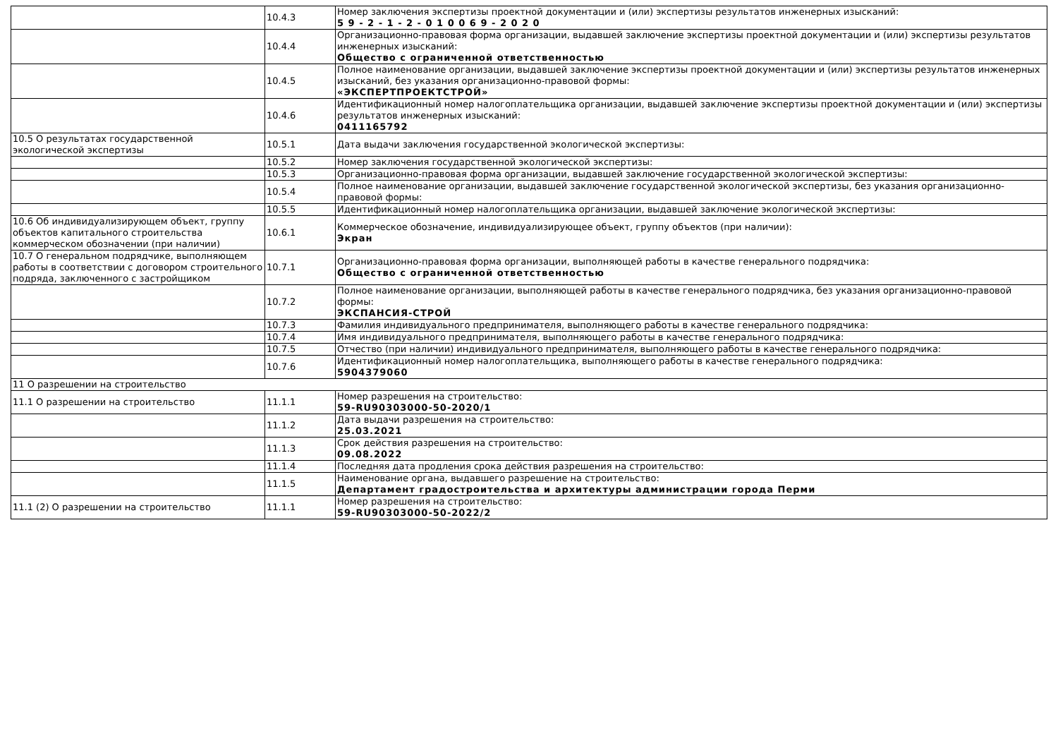| | 10.4.3 | Номер заключения экспертизы проектной документации и (или) экспертизы результатов инженерных изысканий: 5 9 - 2 - 1 - 2 - 0 1 0 0 6 9 - 2 0 2 0 |
| | 10.4.4 | Организационно-правовая форма организации, выдавшей заключение экспертизы проектной документации и (или) экспертизы результатов инженерных изысканий: Общество с ограниченной ответственностью |
| | 10.4.5 | Полное наименование организации, выдавшей заключение экспертизы проектной документации и (или) экспертизы результатов инженерных изысканий, без указания организационно-правовой формы: «ЭКСПЕРТПРОЕКТСТРОЙ» |
| | 10.4.6 | Идентификационный номер налогоплательщика организации, выдавшей заключение экспертизы проектной документации и (или) экспертизы результатов инженерных изысканий: 0411165792 |
| 10.5 О результатах государственной экологической экспертизы | 10.5.1 | Дата выдачи заключения государственной экологической экспертизы: |
| | 10.5.2 | Номер заключения государственной экологической экспертизы: |
| | 10.5.3 | Организационно-правовая форма организации, выдавшей заключение государственной экологической экспертизы: |
| | 10.5.4 | Полное наименование организации, выдавшей заключение государственной экологической экспертизы, без указания организационно-правовой формы: |
| | 10.5.5 | Идентификационный номер налогоплательщика организации, выдавшей заключение экологической экспертизы: |
| 10.6 Об индивидуализирующем объект, группу объектов капитального строительства коммерческом обозначении (при наличии) | 10.6.1 | Коммерческое обозначение, индивидуализирующее объект, группу объектов (при наличии): Экран |
| 10.7 О генеральном подрядчике, выполняющем работы в соответствии с договором строительного подряда, заключенного с застройщиком | 10.7.1 | Организационно-правовая форма организации, выполняющей работы в качестве генерального подрядчика: Общество с ограниченной ответственностью |
| | 10.7.2 | Полное наименование организации, выполняющей работы в качестве генерального подрядчика, без указания организационно-правовой формы: ЭКСПАНСИЯ-СТРОЙ |
| | 10.7.3 | Фамилия индивидуального предпринимателя, выполняющего работы в качестве генерального подрядчика: |
| | 10.7.4 | Имя индивидуального предпринимателя, выполняющего работы в качестве генерального подрядчика: |
| | 10.7.5 | Отчество (при наличии) индивидуального предпринимателя, выполняющего работы в качестве генерального подрядчика: |
| | 10.7.6 | Идентификационный номер налогоплательщика, выполняющего работы в качестве генерального подрядчика: 5904379060 |
| 11 О разрешении на строительство | | |
| 11.1 О разрешении на строительство | 11.1.1 | Номер разрешения на строительство: 59-RU90303000-50-2020/1 |
| | 11.1.2 | Дата выдачи разрешения на строительство: 25.03.2021 |
| | 11.1.3 | Срок действия разрешения на строительство: 09.08.2022 |
| | 11.1.4 | Последняя дата продления срока действия разрешения на строительство: |
| | 11.1.5 | Наименование органа, выдавшего разрешение на строительство: Департамент градостроительства и архитектуры администрации города Перми |
| 11.1 (2) О разрешении на строительство | 11.1.1 | Номер разрешения на строительство: 59-RU90303000-50-2022/2 |